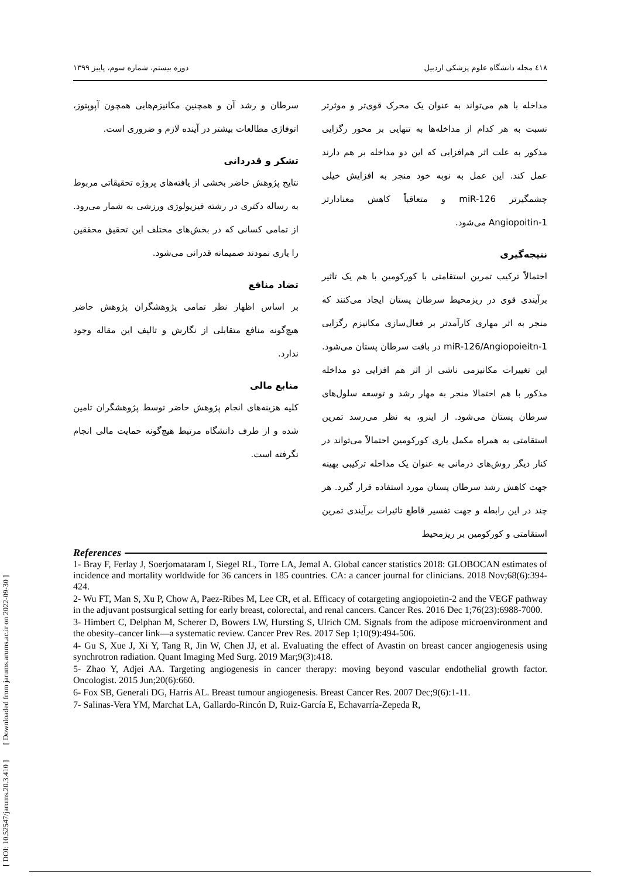[ DOI: 10.52547/jarums.20.3.410 ] [ Downloaded from jarums.arums.ac.ir on 2022-09-30 ]
٤١٨ مجله دانشگاه علوم پزشکی اردبیل دوره بیستم، شماره سوم، پاییز ۱۳۹۹
مداخله با هم می‌تواند به عنوان یک محرک قوی‌تر و موثرتر نسبت به هر کدام از مداخله‌ها به تنهایی بر محور رگزایی مذکور به علت اثر هم‌افزایی که این دو مداخله بر هم دارند عمل کند. این عمل به نوبه خود منجر به افزایش خیلی چشمگیرتر miR-126 و متعاقباً کاهش معنادارتر Angiopoitin-1 می‌شود.
نتیجه‌گیری
احتمالاً ترکیب تمرین استقامتی با کورکومین با هم یک تاثیر برآیندی قوی در ریزمحیط سرطان پستان ایجاد می‌کنند که منجر به اثر مهاری کارآمدتر بر فعال‌سازی مکانیزم رگزایی miR-126/Angiopoieitn-1 در بافت سرطان پستان می‌شود. این تغییرات مکانیزمی ناشی از اثر هم افزایی دو مداخله مذکور با هم احتمالا منجر به مهار رشد و توسعه سلول‌های سرطان پستان می‌شود. از اینرو، به نظر می‌رسد تمرین استقامتی به همراه مکمل یاری کورکومین احتمالاً می‌تواند در کنار دیگر روش‌های درمانی به عنوان یک مداخله ترکیبی بهینه جهت کاهش رشد سرطان پستان مورد استفاده قرار گیرد. هر چند در این رابطه و جهت تفسیر قاطع تاثیرات برآیندی تمرین استقامتی و کورکومین بر ریزمحیط
سرطان و رشد آن و همچنین مکانیزم‌هایی همچون آپوپتوز، اتوفاژی مطالعات بیشتر در آینده لازم و ضروری است.
تشکر و قدردانی
نتایج پژوهش حاضر بخشی از یافته‌های پروژه تحقیقاتی مربوط به رساله دکتری در رشته فیزیولوژی ورزشی به شمار می‌رود. از تمامی کسانی که در بخش‌های مختلف این تحقیق محققین را یاری نمودند صمیمانه قدرانی می‌شود.
تضاد منافع
بر اساس اظهار نظر تمامی پژوهشگران پژوهش حاضر هیچ‌گونه منافع متقابلی از نگارش و تالیف این مقاله وجود ندارد.
منابع مالی
کلیه هزینه‌های انجام پژوهش حاضر توسط پژوهشگران تامین شده و از طرف دانشگاه مرتبط هیچ‌گونه حمایت مالی انجام نگرفته است.
References
1- Bray F, Ferlay J, Soerjomataram I, Siegel RL, Torre LA, Jemal A. Global cancer statistics 2018: GLOBOCAN estimates of incidence and mortality worldwide for 36 cancers in 185 countries. CA: a cancer journal for clinicians. 2018 Nov;68(6):394-424.
2- Wu FT, Man S, Xu P, Chow A, Paez-Ribes M, Lee CR, et al. Efficacy of cotargeting angiopoietin-2 and the VEGF pathway in the adjuvant postsurgical setting for early breast, colorectal, and renal cancers. Cancer Res. 2016 Dec 1;76(23):6988-7000.
3- Himbert C, Delphan M, Scherer D, Bowers LW, Hursting S, Ulrich CM. Signals from the adipose microenvironment and the obesity–cancer link—a systematic review. Cancer Prev Res. 2017 Sep 1;10(9):494-506.
4- Gu S, Xue J, Xi Y, Tang R, Jin W, Chen JJ, et al. Evaluating the effect of Avastin on breast cancer angiogenesis using synchrotron radiation. Quant Imaging Med Surg. 2019 Mar;9(3):418.
5- Zhao Y, Adjei AA. Targeting angiogenesis in cancer therapy: moving beyond vascular endothelial growth factor. Oncologist. 2015 Jun;20(6):660.
6- Fox SB, Generali DG, Harris AL. Breast tumour angiogenesis. Breast Cancer Res. 2007 Dec;9(6):1-11.
7- Salinas-Vera YM, Marchat LA, Gallardo-Rincón D, Ruiz-García E, Echavarría-Zepeda R,